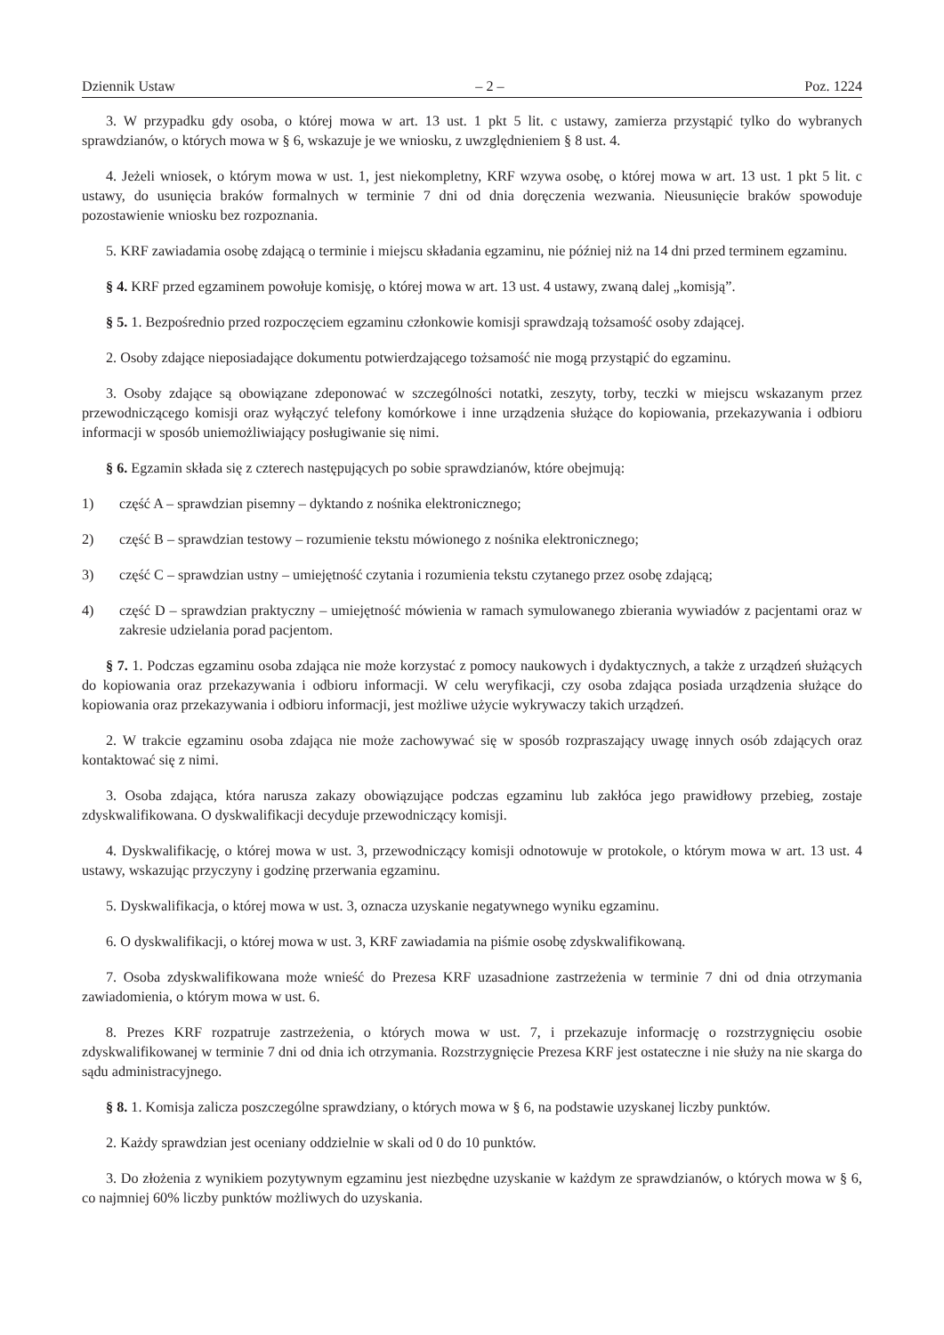Dziennik Ustaw – 2 – Poz. 1224
3. W przypadku gdy osoba, o której mowa w art. 13 ust. 1 pkt 5 lit. c ustawy, zamierza przystąpić tylko do wybranych sprawdzianów, o których mowa w § 6, wskazuje je we wniosku, z uwzględnieniem § 8 ust. 4.
4. Jeżeli wniosek, o którym mowa w ust. 1, jest niekompletny, KRF wzywa osobę, o której mowa w art. 13 ust. 1 pkt 5 lit. c ustawy, do usunięcia braków formalnych w terminie 7 dni od dnia doręczenia wezwania. Nieusunięcie braków spowoduje pozostawienie wniosku bez rozpoznania.
5. KRF zawiadamia osobę zdającą o terminie i miejscu składania egzaminu, nie później niż na 14 dni przed terminem egzaminu.
§ 4. KRF przed egzaminem powołuje komisję, o której mowa w art. 13 ust. 4 ustawy, zwaną dalej „komisją”.
§ 5. 1. Bezpośrednio przed rozpoczęciem egzaminu członkowie komisji sprawdzają tożsamość osoby zdającej.
2. Osoby zdające nieposiadające dokumentu potwierdzającego tożsamość nie mogą przystąpić do egzaminu.
3. Osoby zdające są obowiązane zdeponować w szczególności notatki, zeszyty, torby, teczki w miejscu wskazanym przez przewodniczącego komisji oraz wyłączyć telefony komórkowe i inne urządzenia służące do kopiowania, przekazywania i odbioru informacji w sposób uniemożliwiający posługiwanie się nimi.
§ 6. Egzamin składa się z czterech następujących po sobie sprawdzianów, które obejmują:
1) część A – sprawdzian pisemny – dyktando z nośnika elektronicznego;
2) część B – sprawdzian testowy – rozumienie tekstu mówionego z nośnika elektronicznego;
3) część C – sprawdzian ustny – umiejętność czytania i rozumienia tekstu czytanego przez osobę zdającą;
4) część D – sprawdzian praktyczny – umiejętność mówienia w ramach symulowanego zbierania wywiadów z pacjentami oraz w zakresie udzielania porad pacjentom.
§ 7. 1. Podczas egzaminu osoba zdająca nie może korzystać z pomocy naukowych i dydaktycznych, a także z urządzeń służących do kopiowania oraz przekazywania i odbioru informacji. W celu weryfikacji, czy osoba zdająca posiada urządzenia służące do kopiowania oraz przekazywania i odbioru informacji, jest możliwe użycie wykrywaczy takich urządzeń.
2. W trakcie egzaminu osoba zdająca nie może zachowywać się w sposób rozpraszający uwagę innych osób zdających oraz kontaktować się z nimi.
3. Osoba zdająca, która narusza zakazy obowiązujące podczas egzaminu lub zakłóca jego prawidłowy przebieg, zostaje zdyskwalifikowana. O dyskwalifikacji decyduje przewodniczący komisji.
4. Dyskwalifikację, o której mowa w ust. 3, przewodniczący komisji odnotowuje w protokole, o którym mowa w art. 13 ust. 4 ustawy, wskazując przyczyny i godzinę przerwania egzaminu.
5. Dyskwalifikacja, o której mowa w ust. 3, oznacza uzyskanie negatywnego wyniku egzaminu.
6. O dyskwalifikacji, o której mowa w ust. 3, KRF zawiadamia na piśmie osobę zdyskwalifikowaną.
7. Osoba zdyskwalifikowana może wnieść do Prezesa KRF uzasadnione zastrzeżenia w terminie 7 dni od dnia otrzymania zawiadomienia, o którym mowa w ust. 6.
8. Prezes KRF rozpatruje zastrzeżenia, o których mowa w ust. 7, i przekazuje informację o rozstrzygnięciu osobie zdyskwalifikowanej w terminie 7 dni od dnia ich otrzymania. Rozstrzygnięcie Prezesa KRF jest ostateczne i nie służy na nie skarga do sądu administracyjnego.
§ 8. 1. Komisja zalicza poszczególne sprawdziany, o których mowa w § 6, na podstawie uzyskanej liczby punktów.
2. Każdy sprawdzian jest oceniany oddzielnie w skali od 0 do 10 punktów.
3. Do złożenia z wynikiem pozytywnym egzaminu jest niezbędne uzyskanie w każdym ze sprawdzianów, o których mowa w § 6, co najmniej 60% liczby punktów możliwych do uzyskania.